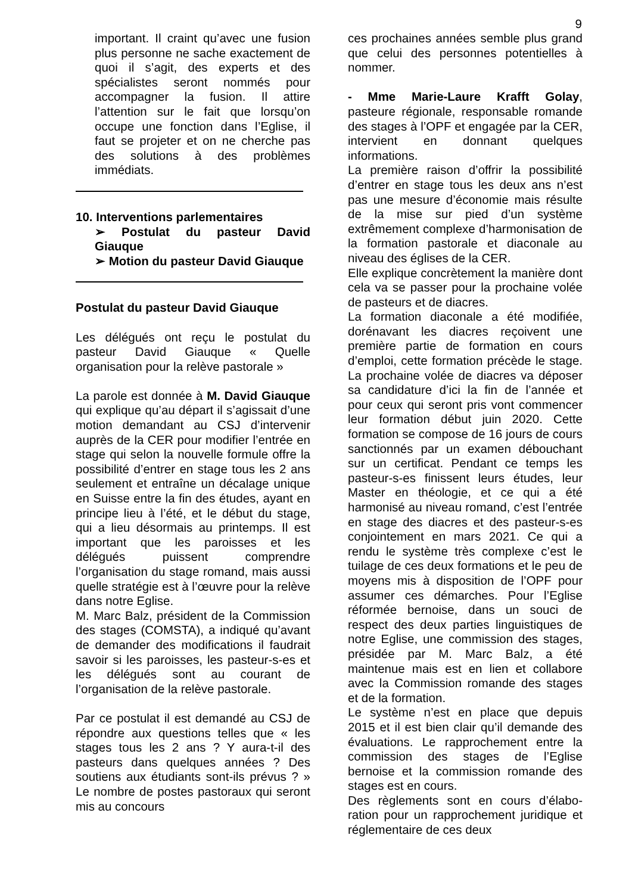9
important. Il craint qu’avec une fusion plus personne ne sache exactement de quoi il s’agit, des experts et des spécialistes seront nommés pour accompagner la fusion. Il attire l’attention sur le fait que lorsqu’on occupe une fonction dans l’Eglise, il faut se projeter et on ne cherche pas des solutions à des problèmes immédiats.
10. Interventions parlementaires
➢ Postulat du pasteur David Giauque
➢ Motion du pasteur David Giauque
Postulat du pasteur David Giauque
Les délégués ont reçu le postulat du pasteur David Giauque « Quelle organisation pour la relève pastorale »
La parole est donnée à M. David Giauque qui explique qu’au départ il s’agissait d’une motion demandant au CSJ d’intervenir auprès de la CER pour modifier l’entrée en stage qui selon la nouvelle formule offre la possibilité d’entrer en stage tous les 2 ans seulement et entraîne un décalage unique en Suisse entre la fin des études, ayant en principe lieu à l’été, et le début du stage, qui a lieu désormais au printemps. Il est important que les paroisses et les délégués puissent comprendre l’organisation du stage romand, mais aussi quelle stratégie est à l’œuvre pour la relève dans notre Eglise.
M. Marc Balz, président de la Commission des stages (COMSTA), a indiqué qu’avant de demander des modifications il faudrait savoir si les paroisses, les pasteur-s-es et les délégués sont au courant de l’organisation de la relève pastorale.
Par ce postulat il est demandé au CSJ de répondre aux questions telles que « les stages tous les 2 ans ? Y aura-t-il des pasteurs dans quelques années ? Des soutiens aux étudiants sont-ils prévus ? » Le nombre de postes pastoraux qui seront mis au concours
ces prochaines années semble plus grand que celui des personnes potentielles à nommer.
- Mme Marie-Laure Krafft Golay, pasteure régionale, responsable romande des stages à l’OPF et engagée par la CER, intervient en donnant quelques informations.
La première raison d’offrir la possibilité d’entrer en stage tous les deux ans n’est pas une mesure d’économie mais résulte de la mise sur pied d’un système extrêmement complexe d’harmonisation de la formation pastorale et diaconale au niveau des églises de la CER.
Elle explique concrètement la manière dont cela va se passer pour la prochaine volée de pasteurs et de diacres.
La formation diaconale a été modifiée, dorénavant les diacres reçoivent une première partie de formation en cours d’emploi, cette formation précède le stage. La prochaine volée de diacres va déposer sa candidature d’ici la fin de l’année et pour ceux qui seront pris vont commencer leur formation début juin 2020. Cette formation se compose de 16 jours de cours sanctionnés par un examen débouchant sur un certificat. Pendant ce temps les pasteur-s-es finissent leurs études, leur Master en théologie, et ce qui a été harmonisé au niveau romand, c’est l’entrée en stage des diacres et des pasteur-s-es conjointement en mars 2021. Ce qui a rendu le système très complexe c’est le tuilage de ces deux formations et le peu de moyens mis à disposition de l’OPF pour assumer ces démarches. Pour l’Eglise réformée bernoise, dans un souci de respect des deux parties linguistiques de notre Eglise, une commission des stages, présidée par M. Marc Balz, a été maintenue mais est en lien et collabore avec la Commission romande des stages et de la formation.
Le système n’est en place que depuis 2015 et il est bien clair qu’il demande des évaluations. Le rapprochement entre la commission des stages de l’Eglise bernoise et la commission romande des stages est en cours.
Des règlements sont en cours d’élabo-ration pour un rapprochement juridique et réglementaire de ces deux